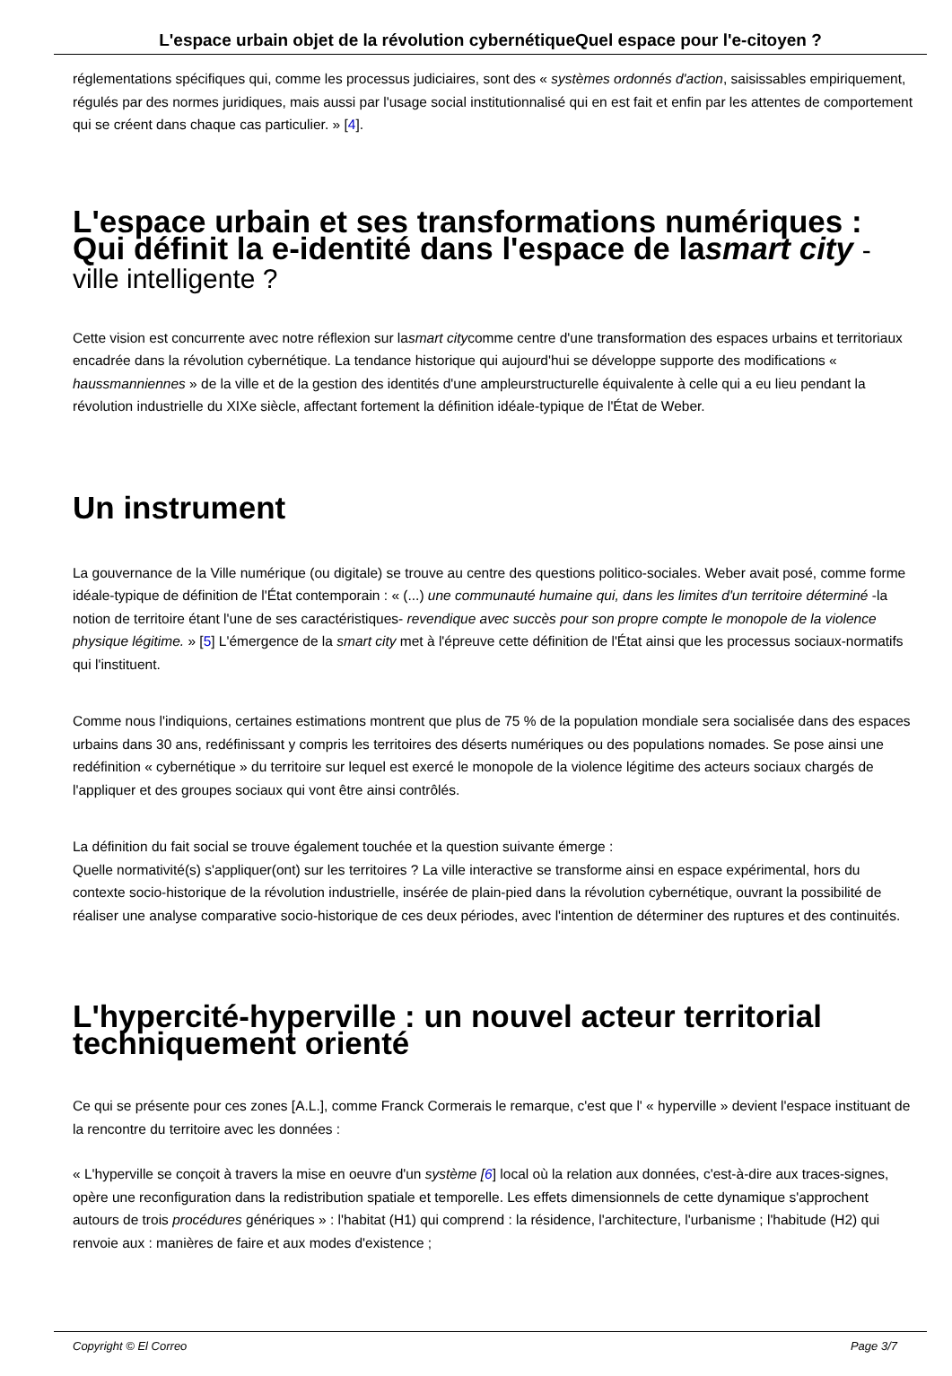L'espace urbain objet de la révolution cybernétiqueQuel espace pour l'e-citoyen ?
réglementations spécifiques qui, comme les processus judiciaires, sont des « systèmes ordonnés d'action, saisissables empiriquement, régulés par des normes juridiques, mais aussi par l'usage social institutionnalisé qui en est fait et enfin par les attentes de comportement qui se créent dans chaque cas particulier. » [4].
L'espace urbain et ses transformations numériques : Qui définit la e-identité dans l'espace de lasmart city -ville intelligente ?
Cette vision est concurrente avec notre réflexion sur lasmart citycomme centre d'une transformation des espaces urbains et territoriaux encadrée dans la révolution cybernétique. La tendance historique qui aujourd'hui se développe supporte des modifications « haussmanniennes » de la ville et de la gestion des identités d'une ampleurstructurelle équivalente à celle qui a eu lieu pendant la révolution industrielle du XIXe siècle, affectant fortement la définition idéale-typique de l'État de Weber.
Un instrument
La gouvernance de la Ville numérique (ou digitale) se trouve au centre des questions politico-sociales. Weber avait posé, comme forme idéale-typique de définition de l'État contemporain : « (...) une communauté humaine qui, dans les limites d'un territoire déterminé -la notion de territoire étant l'une de ses caractéristiques- revendique avec succès pour son propre compte le monopole de la violence physique légitime. » [5] L'émergence de la smart city met à l'épreuve cette définition de l'État ainsi que les processus sociaux-normatifs qui l'instituent.
Comme nous l'indiquions, certaines estimations montrent que plus de 75 % de la population mondiale sera socialisée dans des espaces urbains dans 30 ans, redéfinissant y compris les territoires des déserts numériques ou des populations nomades. Se pose ainsi une redéfinition « cybernétique » du territoire sur lequel est exercé le monopole de la violence légitime des acteurs sociaux chargés de l'appliquer et des groupes sociaux qui vont être ainsi contrôlés.
La définition du fait social se trouve également touchée et la question suivante émerge :
Quelle normativité(s) s'appliquer(ont) sur les territoires ? La ville interactive se transforme ainsi en espace expérimental, hors du contexte socio-historique de la révolution industrielle, insérée de plain-pied dans la révolution cybernétique, ouvrant la possibilité de réaliser une analyse comparative socio-historique de ces deux périodes, avec l'intention de déterminer des ruptures et des continuités.
L'hypercité-hyperville : un nouvel acteur territorial techniquement orienté
Ce qui se présente pour ces zones [A.L.], comme Franck Cormerais le remarque, c'est que l' « hyperville » devient l'espace instituant de la rencontre du territoire avec les données :
« L'hyperville se conçoit à travers la mise en oeuvre d'un système [6] local où la relation aux données, c'est-à-dire aux traces-signes, opère une reconfiguration dans la redistribution spatiale et temporelle. Les effets dimensionnels de cette dynamique s'approchent autours de trois procédures génériques » : l'habitat (H1) qui comprend : la résidence, l'architecture, l'urbanisme ; l'habitude (H2) qui renvoie aux : manières de faire et aux modes d'existence ;
Copyright © El Correo Page 3/7